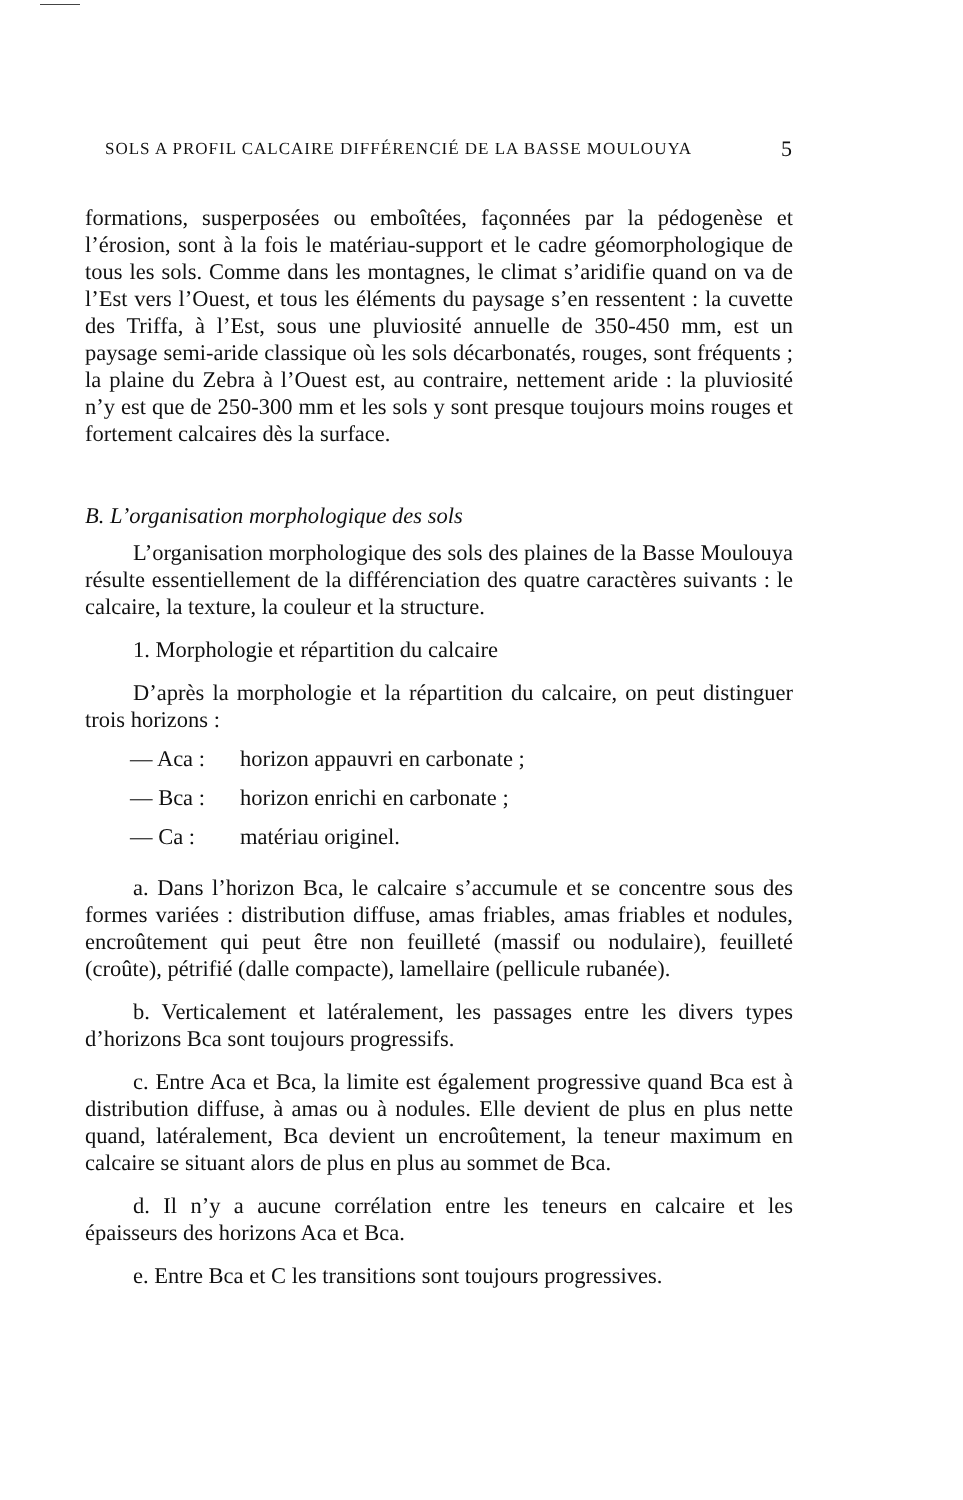SOLS A PROFIL CALCAIRE DIFFÉRENCIÉ DE LA BASSE MOULOUYA 5
formations, susperposées ou emboîtées, façonnées par la pédogenèse et l’érosion, sont à la fois le matériau-support et le cadre géomorphologique de tous les sols. Comme dans les montagnes, le climat s’aridifie quand on va de l’Est vers l’Ouest, et tous les éléments du paysage s’en ressentent : la cuvette des Triffa, à l’Est, sous une pluviosité annuelle de 350-450 mm, est un paysage semi-aride classique où les sols décarbonatés, rouges, sont fréquents ; la plaine du Zebra à l’Ouest est, au contraire, nettement aride : la pluviosité n’y est que de 250-300 mm et les sols y sont presque toujours moins rouges et fortement calcaires dès la surface.
B. L’organisation morphologique des sols
L’organisation morphologique des sols des plaines de la Basse Moulouya résulte essentiellement de la différenciation des quatre caractères suivants : le calcaire, la texture, la couleur et la structure.
1. Morphologie et répartition du calcaire
D’après la morphologie et la répartition du calcaire, on peut distinguer trois horizons :
— Aca : horizon appauvri en carbonate ;
— Bca : horizon enrichi en carbonate ;
— Ca : matériau originel.
a. Dans l’horizon Bca, le calcaire s’accumule et se concentre sous des formes variées : distribution diffuse, amas friables, amas friables et nodules, encroûtement qui peut être non feuilleté (massif ou nodulaire), feuilleté (croûte), pétrifié (dalle compacte), lamellaire (pellicule rubanée).
b. Verticalement et latéralement, les passages entre les divers types d’horizons Bca sont toujours progressifs.
c. Entre Aca et Bca, la limite est également progressive quand Bca est à distribution diffuse, à amas ou à nodules. Elle devient de plus en plus nette quand, latéralement, Bca devient un encroûtement, la teneur maximum en calcaire se situant alors de plus en plus au sommet de Bca.
d. Il n’y a aucune corrélation entre les teneurs en calcaire et les épaisseurs des horizons Aca et Bca.
e. Entre Bca et C les transitions sont toujours progressives.